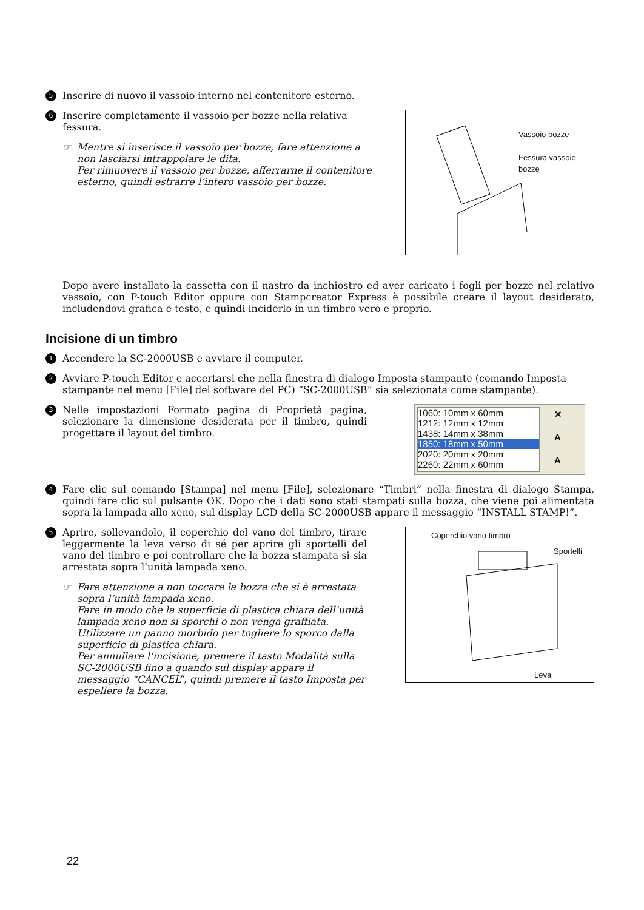5 Inserire di nuovo il vassoio interno nel contenitore esterno.
6 Inserire completamente il vassoio per bozze nella relativa fessura.
☞ Mentre si inserisce il vassoio per bozze, fare attenzione a non lasciarsi intrappolare le dita.
Per rimuovere il vassoio per bozze, afferrarne il contenitore esterno, quindi estrarre l’intero vassoio per bozze.
Vassoio bozze
Fessura vassoio
bozze
Dopo avere installato la cassetta con il nastro da inchiostro ed aver caricato i fogli per bozze nel relativo vassoio, con P-touch Editor oppure con Stampcreator Express è possibile creare il layout desiderato, includendovi grafica e testo, e quindi inciderlo in un timbro vero e proprio.
Incisione di un timbro
1 Accendere la SC-2000USB e avviare il computer.
2 Avviare P-touch Editor e accertarsi che nella finestra di dialogo Imposta stampante (comando Imposta stampante nel menu [File] del software del PC) “SC-2000USB” sia selezionata come stampante).
3 Nelle impostazioni Formato pagina di Proprietà pagina, selezionare la dimensione desiderata per il timbro, quindi progettare il layout del timbro.
1060: 10mm x 60mm
1212: 12mm x 12mm
1438: 14mm x 38mm
1850: 18mm x 50mm
2020: 20mm x 20mm
2260: 22mm x 60mm
✕
A
A
4 Fare clic sul comando [Stampa] nel menu [File], selezionare “Timbri” nella finestra di dialogo Stampa, quindi fare clic sul pulsante OK. Dopo che i dati sono stati stampati sulla bozza, che viene poi alimentata sopra la lampada allo xeno, sul display LCD della SC-2000USB appare il messaggio “INSTALL STAMP!”.
5 Aprire, sollevandolo, il coperchio del vano del timbro, tirare leggermente la leva verso di sé per aprire gli sportelli del vano del timbro e poi controllare che la bozza stampata si sia arrestata sopra l’unità lampada xeno.
☞ Fare attenzione a non toccare la bozza che si è arrestata sopra l’unità lampada xeno.
Fare in modo che la superficie di plastica chiara dell’unità lampada xeno non si sporchi o non venga graffiata. Utilizzare un panno morbido per togliere lo sporco dalla superficie di plastica chiara.
Per annullare l’incisione, premere il tasto Modalità sulla SC-2000USB fino a quando sul display appare il messaggio “CANCEL”, quindi premere il tasto Imposta per espellere la bozza.
Coperchio vano timbro
Sportelli
Leva
22